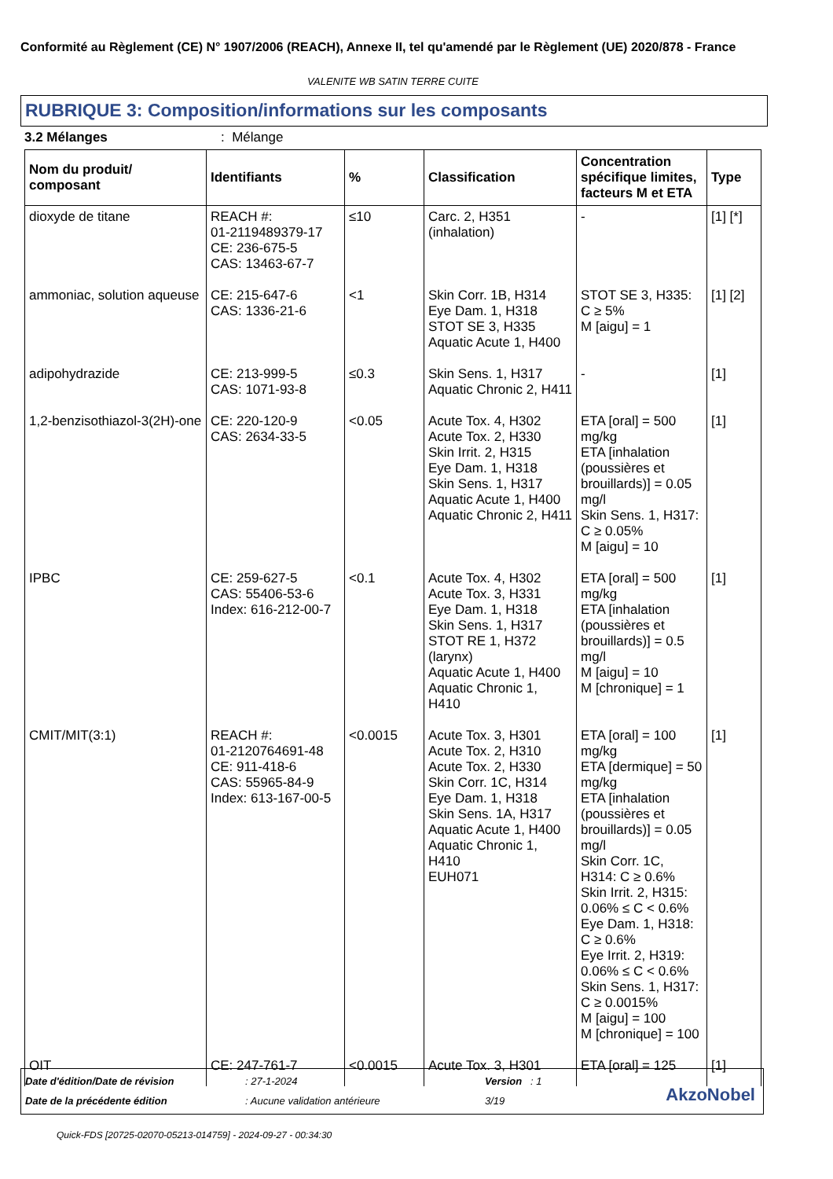Conformité au Règlement (CE) N° 1907/2006 (REACH), Annexe II, tel qu'amendé par le Règlement (UE) 2020/878 - France
VALENITE WB SATIN TERRE CUITE
RUBRIQUE 3: Composition/informations sur les composants
3.2 Mélanges: Mélange
| Nom du produit/ composant | Identifiants | % | Classification | Concentration spécifique limites, facteurs M et ETA | Type |
| --- | --- | --- | --- | --- | --- |
| dioxyde de titane | REACH #: 01-2119489379-17 CE: 236-675-5 CAS: 13463-67-7 | ≤10 | Carc. 2, H351 (inhalation) | - | [1] [*] |
| ammoniac, solution aqueuse | CE: 215-647-6 CAS: 1336-21-6 | <1 | Skin Corr. 1B, H314 Eye Dam. 1, H318 STOT SE 3, H335 Aquatic Acute 1, H400 | STOT SE 3, H335: C ≥ 5% M [aigu] = 1 | [1] [2] |
| adipohydrazide | CE: 213-999-5 CAS: 1071-93-8 | ≤0.3 | Skin Sens. 1, H317 Aquatic Chronic 2, H411 | - | [1] |
| 1,2-benzisothiazol-3(2H)-one | CE: 220-120-9 CAS: 2634-33-5 | <0.05 | Acute Tox. 4, H302 Acute Tox. 2, H330 Skin Irrit. 2, H315 Eye Dam. 1, H318 Skin Sens. 1, H317 Aquatic Acute 1, H400 Aquatic Chronic 2, H411 | ETA [oral] = 500 mg/kg ETA [inhalation (poussières et brouillards)] = 0.05 mg/l Skin Sens. 1, H317: C ≥ 0.05% M [aigu] = 10 | [1] |
| IPBC | CE: 259-627-5 CAS: 55406-53-6 Index: 616-212-00-7 | <0.1 | Acute Tox. 4, H302 Acute Tox. 3, H331 Eye Dam. 1, H318 Skin Sens. 1, H317 STOT RE 1, H372 (larynx) Aquatic Acute 1, H400 Aquatic Chronic 1, H410 | ETA [oral] = 500 mg/kg ETA [inhalation (poussières et brouillards)] = 0.5 mg/l M [aigu] = 10 M [chronique] = 1 | [1] |
| CMIT/MIT(3:1) | REACH #: 01-2120764691-48 CE: 911-418-6 CAS: 55965-84-9 Index: 613-167-00-5 | <0.0015 | Acute Tox. 3, H301 Acute Tox. 2, H310 Acute Tox. 2, H330 Skin Corr. 1C, H314 Eye Dam. 1, H318 Skin Sens. 1A, H317 Aquatic Acute 1, H400 Aquatic Chronic 1, H410 EUH071 | ETA [oral] = 100 mg/kg ETA [dermique] = 50 mg/kg ETA [inhalation (poussières et brouillards)] = 0.05 mg/l Skin Corr. 1C, H314: C ≥ 0.6% Skin Irrit. 2, H315: 0.06% ≤ C < 0.6% Eye Dam. 1, H318: C ≥ 0.6% Eye Irrit. 2, H319: 0.06% ≤ C < 0.6% Skin Sens. 1, H317: C ≥ 0.0015% M [aigu] = 100 M [chronique] = 100 | [1] |
| OIT | CE: 247-761-7 | <0.0015 | Acute Tox. 3, H301 | ETA [oral] = 125 | [1] |
Date d'édition/Date de révision
: 27-1-2024 Version : 1
Date de la précédente édition : Aucune validation antérieure 3/19 AkzoNobel
Quick-FDS [20725-02070-05213-014759] - 2024-09-27 - 00:34:30